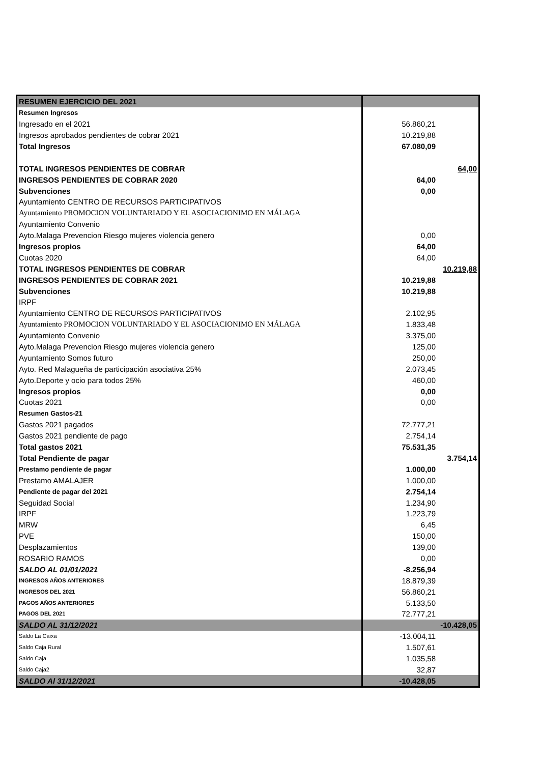| RESUMEN EJERCICIO DEL 2021 | | |
| Resumen Ingresos | | |
| Ingresado en el 2021 | 56.860,21 | |
| Ingresos aprobados pendientes de cobrar 2021 | 10.219,88 | |
| Total Ingresos | 67.080,09 | |
| TOTAL INGRESOS PENDIENTES DE COBRAR | | 64,00 |
| INGRESOS PENDIENTES DE COBRAR 2020 | 64,00 | |
| Subvenciones | 0,00 | |
| Ayuntamiento CENTRO DE RECURSOS PARTICIPATIVOS | | |
| Ayuntamiento PROMOCION VOLUNTARIADO Y EL ASOCIACIONIMO EN MÁLAGA | | |
| Ayuntamiento Convenio | | |
| Ayto.Malaga Prevencion Riesgo mujeres violencia genero | 0,00 | |
| Ingresos propios | 64,00 | |
| Cuotas 2020 | 64,00 | |
| TOTAL INGRESOS PENDIENTES DE COBRAR | | 10.219,88 |
| INGRESOS PENDIENTES DE COBRAR 2021 | 10.219,88 | |
| Subvenciones | 10.219,88 | |
| IRPF | | |
| Ayuntamiento CENTRO DE RECURSOS PARTICIPATIVOS | 2.102,95 | |
| Ayuntamiento PROMOCION VOLUNTARIADO Y EL ASOCIACIONIMO EN MÁLAGA | 1.833,48 | |
| Ayuntamiento Convenio | 3.375,00 | |
| Ayto.Malaga Prevencion Riesgo mujeres violencia genero | 125,00 | |
| Ayuntamiento Somos futuro | 250,00 | |
| Ayto. Red Malagueña de participación asociativa 25% | 2.073,45 | |
| Ayto.Deporte y ocio para todos 25% | 460,00 | |
| Ingresos propios | 0,00 | |
| Cuotas 2021 | 0,00 | |
| Resumen Gastos-21 | | |
| Gastos 2021 pagados | 72.777,21 | |
| Gastos 2021 pendiente de pago | 2.754,14 | |
| Total gastos 2021 | 75.531,35 | |
| Total Pendiente de pagar | | 3.754,14 |
| Prestamo pendiente de pagar | 1.000,00 | |
| Prestamo AMALAJER | 1.000,00 | |
| Pendiente de pagar del 2021 | 2.754,14 | |
| Seguidad Social | 1.234,90 | |
| IRPF | 1.223,79 | |
| MRW | 6,45 | |
| PVE | 150,00 | |
| Desplazamientos | 139,00 | |
| ROSARIO RAMOS | 0,00 | |
| SALDO AL 01/01/2021 | -8.256,94 | |
| INGRESOS AÑOS ANTERIORES | 18.879,39 | |
| INGRESOS DEL 2021 | 56.860,21 | |
| PAGOS AÑOS ANTERIORES | 5.133,50 | |
| PAGOS DEL 2021 | 72.777,21 | |
| SALDO AL 31/12/2021 | | -10.428,05 |
| Saldo La Caixa | -13.004,11 | |
| Saldo Caja Rural | 1.507,61 | |
| Saldo Caja | 1.035,58 | |
| Saldo Caja2 | 32,87 | |
| SALDO Al 31/12/2021 | -10.428,05 | |